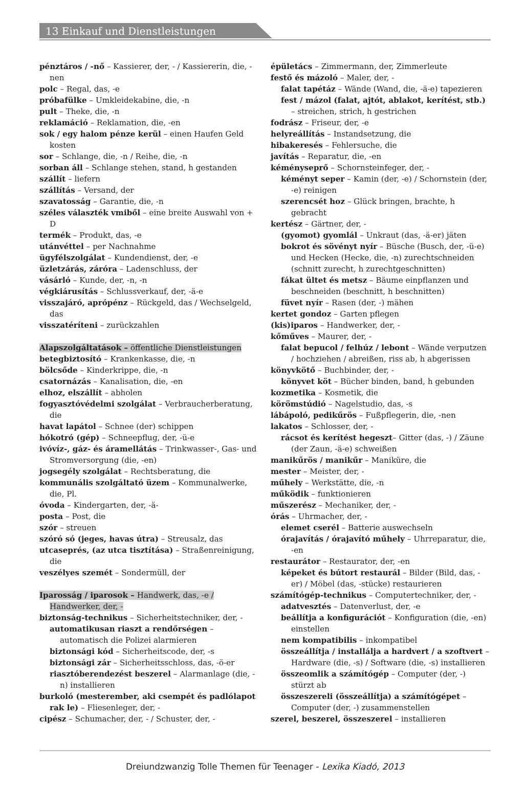13 Einkauf und Dienstleistungen
pénztáros / -nő – Kassierer, der, - / Kassiererin, die, -nen
polc – Regal, das, -e
próbafülke – Umkleidekabine, die, -n
pult – Theke, die, -n
reklamáció – Reklamation, die, -en
sok / egy halom pénze kerül – einen Haufen Geld kosten
sor – Schlange, die, -n / Reihe, die, -n
sorban áll – Schlange stehen, stand, h gestanden
szállít – liefern
szállítás – Versand, der
szavatosság – Garantie, die, -n
széles választék vmiből – eine breite Auswahl von + D
termék – Produkt, das, -e
utánvéttel – per Nachnahme
ügyfélszolgálat – Kundendienst, der, -e
üzletzárás, záróra – Ladenschluss, der
vásárló – Kunde, der, -n, -n
végkiárusítás – Schlussverkauf, der, -ä-e
visszajáró, aprópénz – Rückgeld, das / Wechselgeld, das
visszatéríteni – zurückzahlen
Alapszolgáltatások – öffentliche Dienstleistungen
betegbiztosító – Krankenkasse, die, -n
bölcsőde – Kinderkrippe, die, -n
csatornázás – Kanalisation, die, -en
elhoz, elszállít – abholen
fogyasztóvédelmi szolgálat – Verbraucherberatung, die
havat lapátol – Schnee (der) schippen
hókotró (gép) – Schneepflug, der, -ü-e
ivóvíz-, gáz- és áramellátás – Trinkwasser-, Gas- und Stromversorgung (die, -en)
jogsegély szolgálat – Rechtsberatung, die
kommunális szolgáltató üzem – Kommunalwerke, die, Pl.
óvoda – Kindergarten, der, -ä-
posta – Post, die
szór – streuen
szóró só (jeges, havas útra) – Streusalz, das
utcaseprés, (az utca tisztítása) – Straßenreinigung, die
veszélyes szemét – Sondermüll, der
Iparosság / iparosok – Handwerk, das, -e / Handwerker, der, -
biztonság-technikus – Sicherheitstechniker, der, -
automatikusan riaszt a rendőrségen – automatisch die Polizei alarmieren
biztonsági kód – Sicherheitscode, der, -s
biztonsági zár – Sicherheitsschloss, das, -ö-er
riasztóberendezést beszerel – Alarmanlage (die, -n) installieren
burkoló (mesterember, aki csempét és padlólapot rak le) – Fliesenleger, der, -
cipész – Schumacher, der, - / Schuster, der, -
épületács – Zimmermann, der, Zimmerleute
festő és mázoló – Maler, der, -
falat tapétáz – Wände (Wand, die, -ä-e) tapezieren
fest / mázol (falat, ajtót, ablakot, kerítést, stb.) – streichen, strich, h gestrichen
fodrász – Friseur, der, -e
helyreállítás – Instandsetzung, die
hibakeresés – Fehlersuche, die
javítás – Reparatur, die, -en
kéményseprő – Schornsteinfeger, der, -
kéményt seper – Kamin (der, -e) / Schornstein (der, -e) reinigen
szerencsét hoz – Glück bringen, brachte, h gebracht
kertész – Gärtner, der, -
(gyomot) gyomlál – Unkraut (das, -ä-er) jäten
bokrot és sövényt nyír – Büsche (Busch, der, -ü-e) und Hecken (Hecke, die, -n) zurechtschneiden (schnitt zurecht, h zurechtgeschnitten)
fákat ültet és metsz – Bäume einpflanzen und beschneiden (beschnitt, h beschnitten)
füvet nyír – Rasen (der, -) mähen
kertet gondoz – Garten pflegen
(kis)iparos – Handwerker, der, -
kőműves – Maurer, der, -
falat bepucol / felhúz / lebont – Wände verputzen / hochziehen / abreißen, riss ab, h abgerissen
könyvkötő – Buchbinder, der, -
könyvet köt – Bücher binden, band, h gebunden
kozmetika – Kosmetik, die
körömstúdió – Nagelstudio, das, -s
lábápoló, pedikűrös – Fußpflegerin, die, -nen
lakatos – Schlosser, der, -
rácsot és kerítést hegeszt– Gitter (das, -) / Zäune (der Zaun, -ä-e) schweißen
manikűrös / manikűr – Maniküre, die
mester – Meister, der, -
műhely – Werkstätte, die, -n
működik – funktionieren
műszerész – Mechaniker, der, -
órás – Uhrmacher, der, -
elemet cserél – Batterie auswechseln
órajavítás / órajavító műhely – Uhrreparatur, die, -en
restaurátor – Restaurator, der, -en
képeket és bútort restaurál – Bilder (Bild, das, -er) / Möbel (das, -stücke) restaurieren
számítógép-technikus – Computertechniker, der, -
adatvesztés – Datenverlust, der, -e
beállítja a konfigurációt – Konfiguration (die, -en) einstellen
nem kompatibilis – inkompatibel
összeállítja / installálja a hardvert / a szoftvert – Hardware (die, -s) / Software (die, -s) installieren
összeomlik a számítógép – Computer (der, -) stürzt ab
összeszereli (összeállítja) a számítógépet – Computer (der, -) zusammenstellen
szerel, beszerel, összeszerel – installieren
Dreiundzwanzig Tolle Themen für Teenager - Lexika Kiadó, 2013